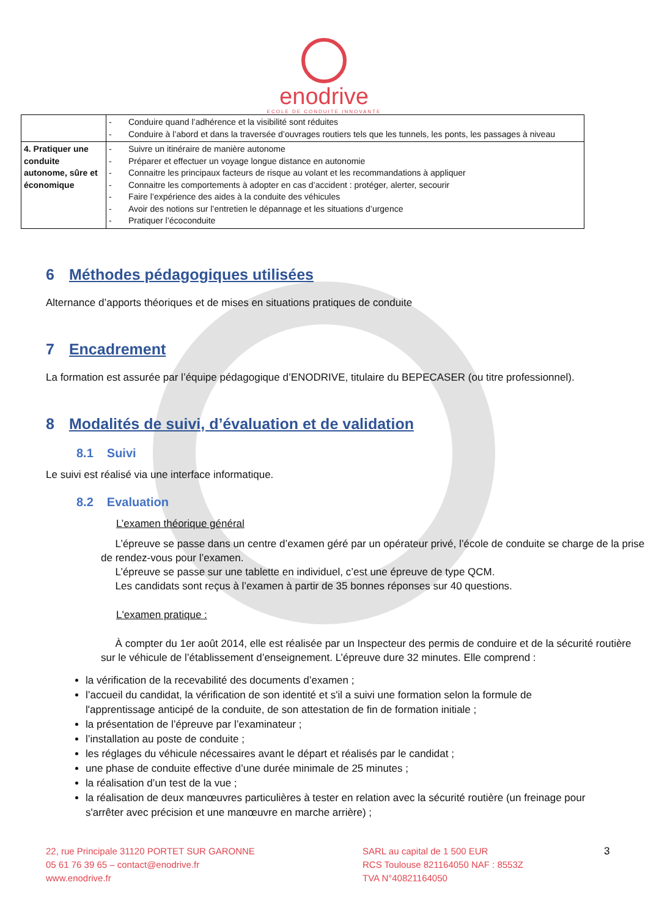enodrive
ECOLE DE CONDUITE INNOVANTE
| | - Conduire quand l’adhérence et la visibilité sont réduites - Conduire à l’abord et dans la traversée d’ouvrages routiers tels que les tunnels, les ponts, les passages à niveau |
| 4. Pratiquer une conduite autonome, sûre et économique | - Suivre un itinéraire de manière autonome - Préparer et effectuer un voyage longue distance en autonomie - Connaitre les principaux facteurs de risque au volant et les recommandations à appliquer - Connaitre les comportements à adopter en cas d’accident : protéger, alerter, secourir - Faire l’expérience des aides à la conduite des véhicules - Avoir des notions sur l’entretien le dépannage et les situations d’urgence - Pratiquer l’écoconduite |
6 Méthodes pédagogiques utilisées
Alternance d’apports théoriques et de mises en situations pratiques de conduite
7 Encadrement
La formation est assurée par l’équipe pédagogique d’ENODRIVE, titulaire du BEPECASER (ou titre professionnel).
8 Modalités de suivi, d’évaluation et de validation
8.1 Suivi
Le suivi est réalisé via une interface informatique.
8.2 Evaluation
L’examen théorique général
L’épreuve se passe dans un centre d’examen géré par un opérateur privé, l’école de conduite se charge de la prise de rendez-vous pour l’examen.
L’épreuve se passe sur une tablette en individuel, c’est une épreuve de type QCM.
Les candidats sont reçus à l’examen à partir de 35 bonnes réponses sur 40 questions.
L'examen pratique :
À compter du 1er août 2014, elle est réalisée par un Inspecteur des permis de conduire et de la sécurité routière sur le véhicule de l’établissement d’enseignement. L’épreuve dure 32 minutes. Elle comprend :
la vérification de la recevabilité des documents d’examen ;
l’accueil du candidat, la vérification de son identité et s'il a suivi une formation selon la formule de l'apprentissage anticipé de la conduite, de son attestation de fin de formation initiale ;
la présentation de l’épreuve par l’examinateur ;
l’installation au poste de conduite ;
les réglages du véhicule nécessaires avant le départ et réalisés par le candidat ;
une phase de conduite effective d’une durée minimale de 25 minutes ;
la réalisation d’un test de la vue ;
la réalisation de deux manœuvres particulières à tester en relation avec la sécurité routière (un freinage pour s'arrêter avec précision et une manœuvre en marche arrière) ;
22, rue Principale 31120 PORTET SUR GARONNE
05 61 76 39 65 – contact@enodrive.fr
www.enodrive.fr
SARL au capital de 1 500 EUR
RCS Toulouse 821164050 NAF : 8553Z
TVA N°40821164050
3